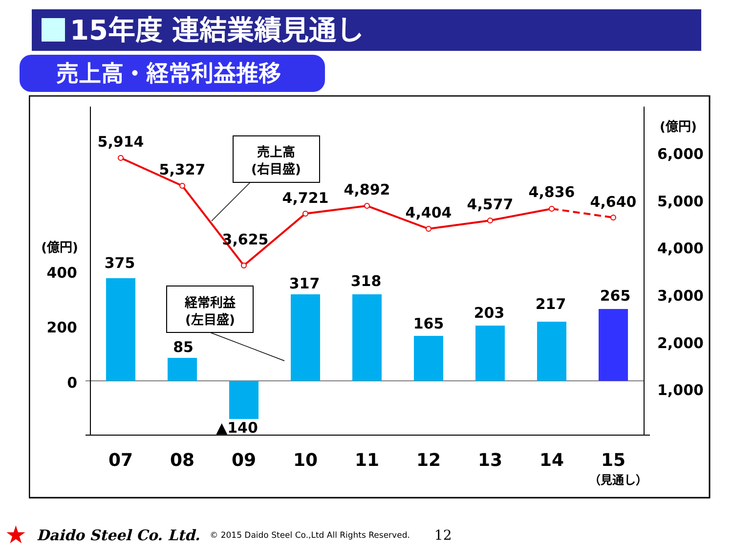15年度 連結業績見通し
売上高・経常利益推移
5,914
5,327
3,625
4,721
4,892
4,404
4,577
4,836
4,640
375
85
▲140
317
318
165
203
217
265
07
08
09
10
11
12
13
14
15
（見通し）
400
200
0
(億円)
6,000
5,000
4,000
3,000
2,000
1,000
(億円)
売上高
(右目盛)
経常利益
(左目盛)
★ Daido Steel Co. Ltd. © 2015 Daido Steel Co.,Ltd All Rights Reserved. 12